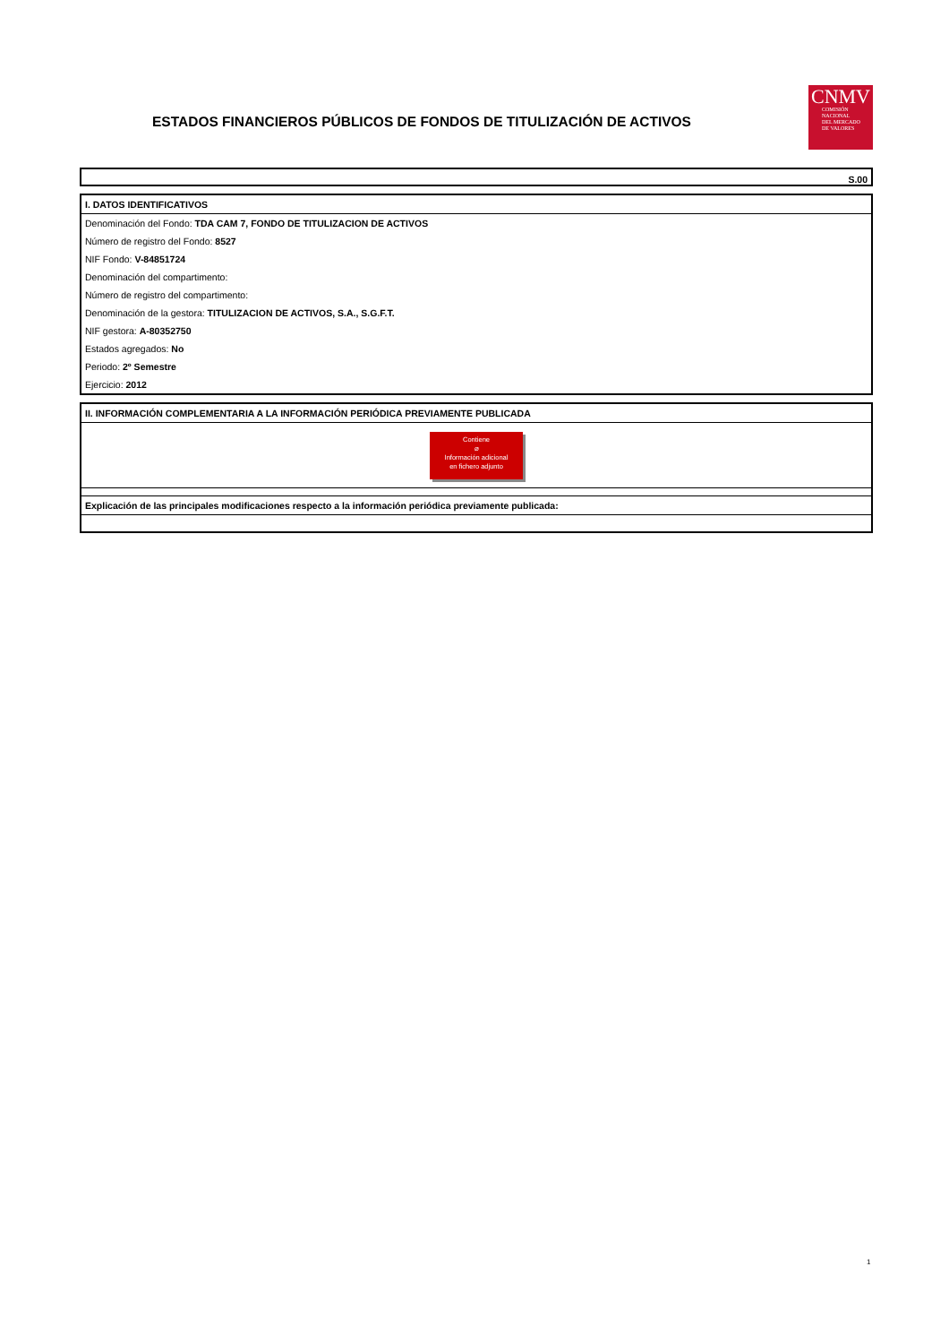ESTADOS FINANCIEROS PÚBLICOS DE FONDOS DE TITULIZACIÓN DE ACTIVOS
CNMV
COMISIÓN
NACIONAL
DEL MERCADO
DE VALORES
S.00
I. DATOS IDENTIFICATIVOS
Denominación del Fondo: TDA CAM 7, FONDO DE TITULIZACION DE ACTIVOS
Número de registro del Fondo: 8527
NIF Fondo: V-84851724
Denominación del compartimento:
Número de registro del compartimento:
Denominación de la gestora: TITULIZACION DE ACTIVOS, S.A., S.G.F.T.
NIF gestora: A-80352750
Estados agregados: No
Periodo: 2º Semestre
Ejercicio: 2012
II. INFORMACIÓN COMPLEMENTARIA A LA INFORMACIÓN PERIÓDICA PREVIAMENTE PUBLICADA
Contiene
⌀
Información adicional
en fichero adjunto
Explicación de las principales modificaciones respecto a la información periódica previamente publicada:
1